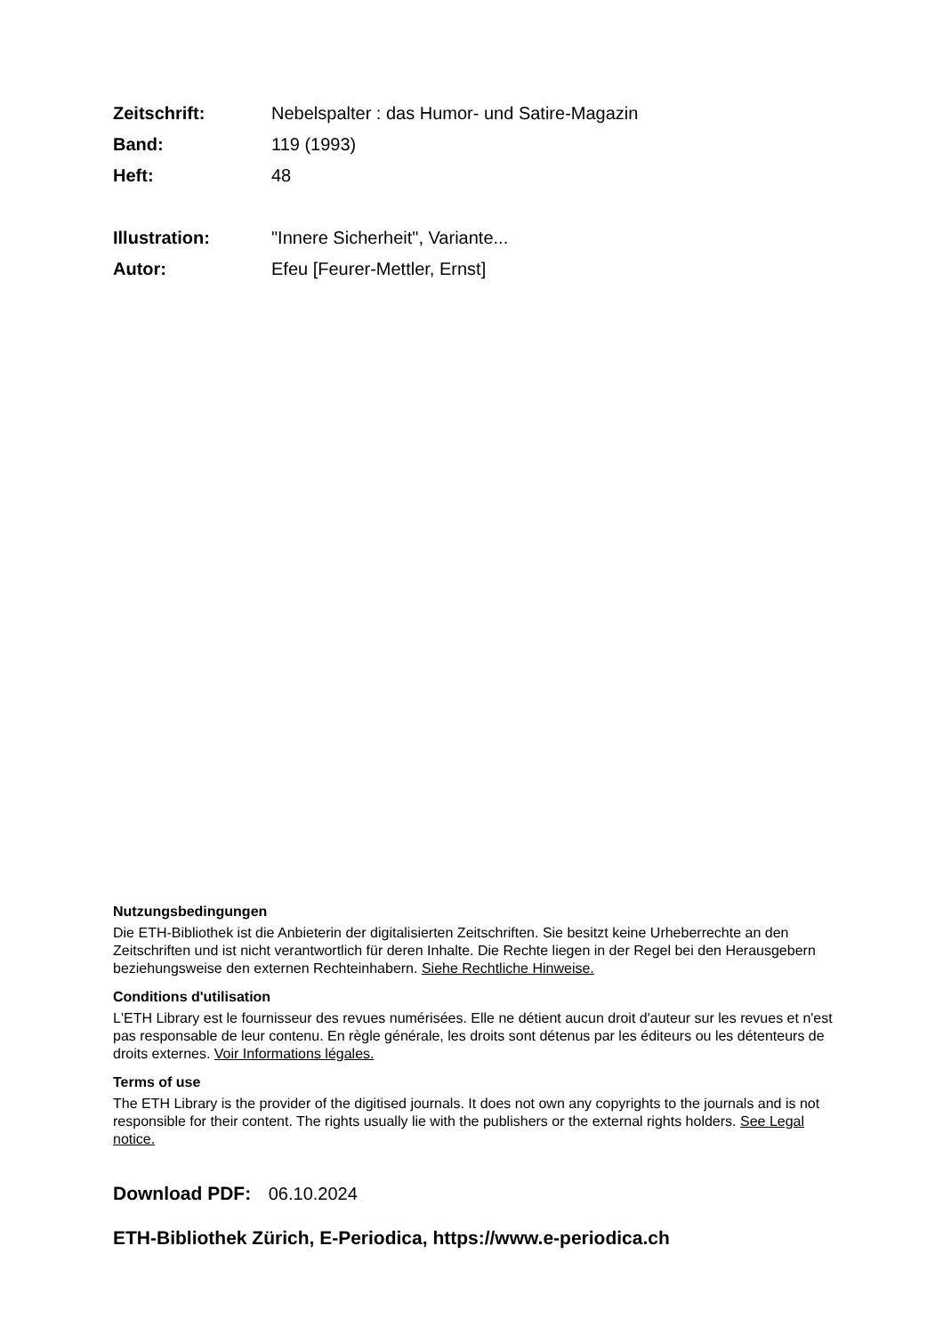Zeitschrift: Nebelspalter : das Humor- und Satire-Magazin
Band: 119 (1993)
Heft: 48
Illustration: "Innere Sicherheit", Variante...
Autor: Efeu [Feurer-Mettler, Ernst]
Nutzungsbedingungen
Die ETH-Bibliothek ist die Anbieterin der digitalisierten Zeitschriften. Sie besitzt keine Urheberrechte an den Zeitschriften und ist nicht verantwortlich für deren Inhalte. Die Rechte liegen in der Regel bei den Herausgebern beziehungsweise den externen Rechteinhabern. Siehe Rechtliche Hinweise.
Conditions d'utilisation
L'ETH Library est le fournisseur des revues numérisées. Elle ne détient aucun droit d'auteur sur les revues et n'est pas responsable de leur contenu. En règle générale, les droits sont détenus par les éditeurs ou les détenteurs de droits externes. Voir Informations légales.
Terms of use
The ETH Library is the provider of the digitised journals. It does not own any copyrights to the journals and is not responsible for their content. The rights usually lie with the publishers or the external rights holders. See Legal notice.
Download PDF: 06.10.2024
ETH-Bibliothek Zürich, E-Periodica, https://www.e-periodica.ch